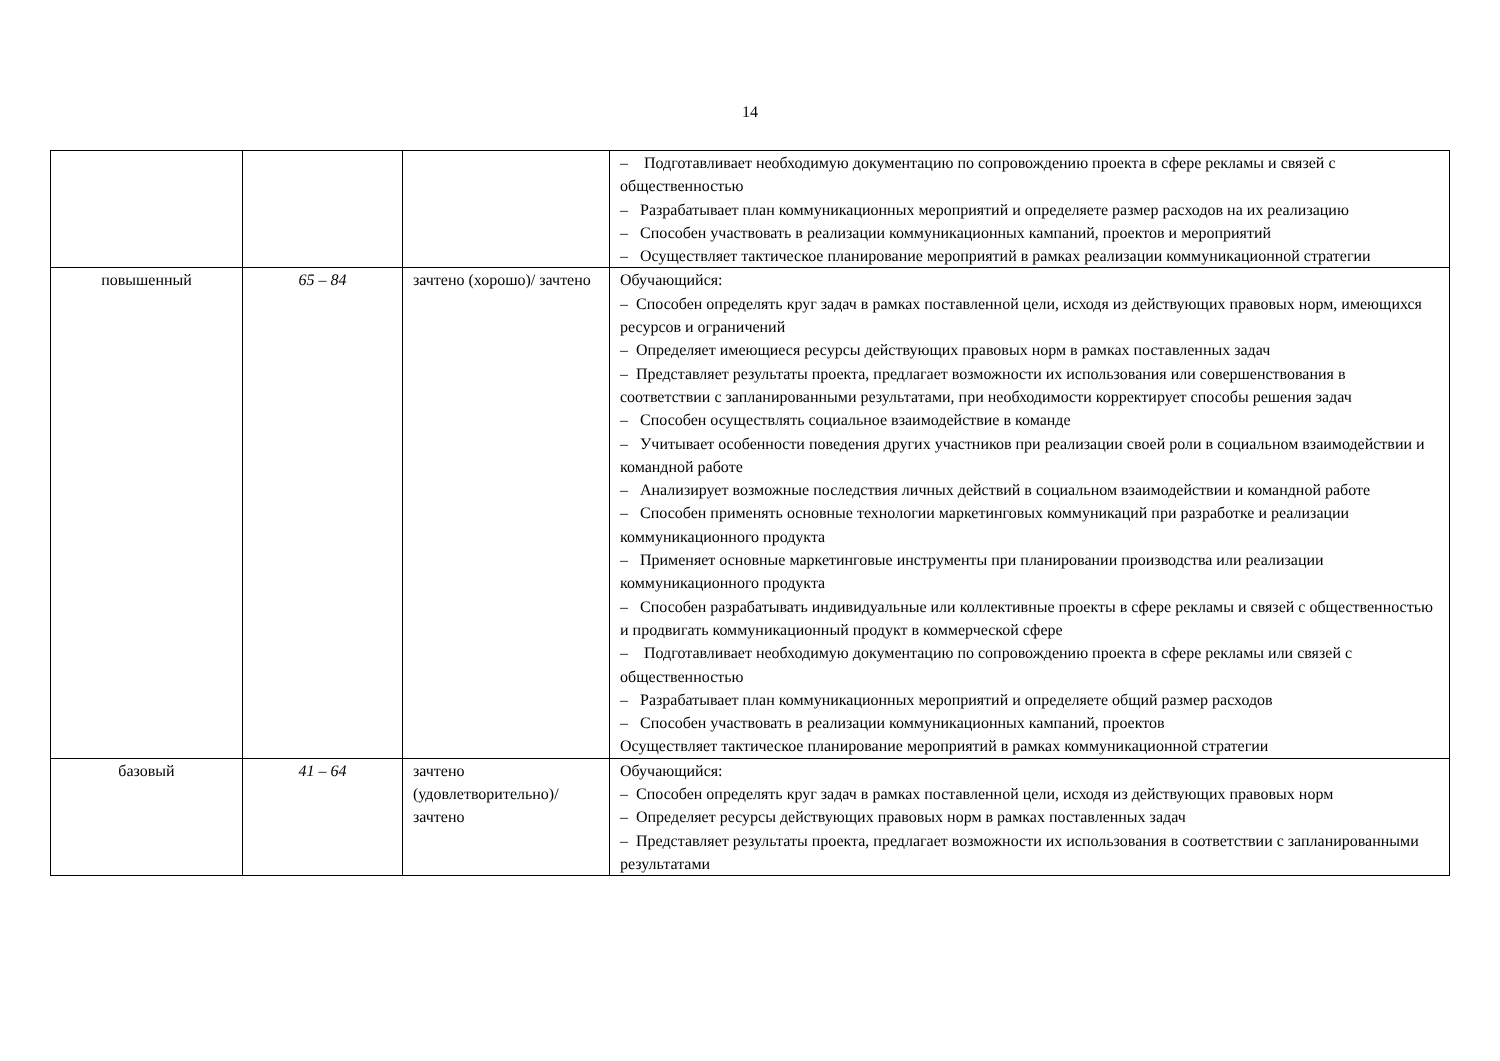14
| | | | – Подготавливает необходимую документацию по сопровождению проекта в сфере рекламы и связей с общественностью – Разрабатывает план коммуникационных мероприятий и определяете размер расходов на их реализацию – Способен участвовать в реализации коммуникационных кампаний, проектов и мероприятий – Осуществляет тактическое планирование мероприятий в рамках реализации коммуникационной стратегии |
| повышенный | 65 – 84 | зачтено (хорошо)/ зачтено | Обучающийся: – Способен определять круг задач в рамках поставленной цели, исходя из действующих правовых норм, имеющихся ресурсов и ограничений – Определяет имеющиеся ресурсы действующих правовых норм в рамках поставленных задач – Представляет результаты проекта, предлагает возможности их использования или совершенствования в соответствии с запланированными результатами, при необходимости корректирует способы решения задач – Способен осуществлять социальное взаимодействие в команде – Учитывает особенности поведения других участников при реализации своей роли в социальном взаимодействии и командной работе – Анализирует возможные последствия личных действий в социальном взаимодействии и командной работе – Способен применять основные технологии маркетинговых коммуникаций при разработке и реализации коммуникационного продукта – Применяет основные маркетинговые инструменты при планировании производства или реализации коммуникационного продукта – Способен разрабатывать индивидуальные или коллективные проекты в сфере рекламы и связей с общественностью и продвигать коммуникационный продукт в коммерческой сфере – Подготавливает необходимую документацию по сопровождению проекта в сфере рекламы или связей с общественностью – Разрабатывает план коммуникационных мероприятий и определяете общий размер расходов – Способен участвовать в реализации коммуникационных кампаний, проектов Осуществляет тактическое планирование мероприятий в рамках коммуникационной стратегии |
| базовый | 41 – 64 | зачтено (удовлетворительно)/ зачтено | Обучающийся: – Способен определять круг задач в рамках поставленной цели, исходя из действующих правовых норм – Определяет ресурсы действующих правовых норм в рамках поставленных задач – Представляет результаты проекта, предлагает возможности их использования в соответствии с запланированными результатами |